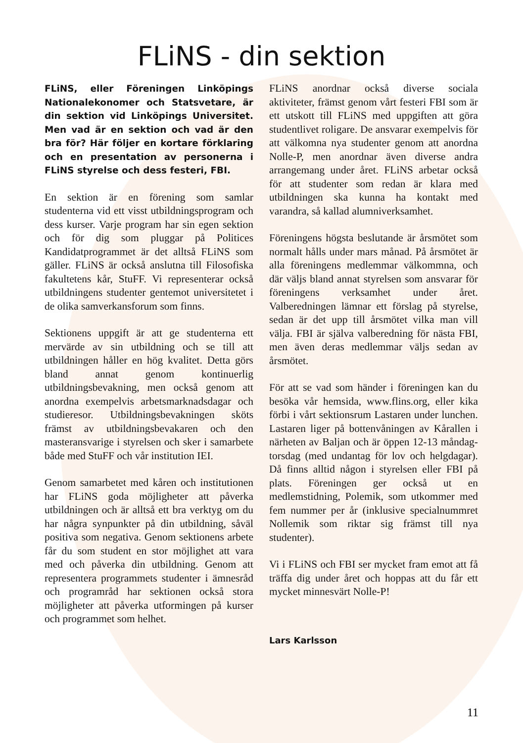FLiNS - din sektion
FLiNS, eller Föreningen Linköpings Nationalekonomer och Statsvetare, är din sektion vid Linköpings Universitet. Men vad är en sektion och vad är den bra för? Här följer en kortare förklaring och en presentation av personerna i FLiNS styrelse och dess festeri, FBI.
En sektion är en förening som samlar studenterna vid ett visst utbildningsprogram och dess kurser. Varje program har sin egen sektion och för dig som pluggar på Politices Kandidatprogrammet är det alltså FLiNS som gäller. FLiNS är också anslutna till Filosofiska fakultetens kår, StuFF. Vi representerar också utbildningens studenter gentemot universitetet i de olika samverkansforum som finns.
Sektionens uppgift är att ge studenterna ett mervärde av sin utbildning och se till att utbildningen håller en hög kvalitet. Detta görs bland annat genom kontinuerlig utbildningsbevakning, men också genom att anordna exempelvis arbetsmarknadsdagar och studieresor. Utbildningsbevakningen sköts främst av utbildningsbevakaren och den masteransvarige i styrelsen och sker i samarbete både med StuFF och vår institution IEI.
Genom samarbetet med kåren och institutionen har FLiNS goda möjligheter att påverka utbildningen och är alltså ett bra verktyg om du har några synpunkter på din utbildning, såväl positiva som negativa. Genom sektionens arbete får du som student en stor möjlighet att vara med och påverka din utbildning. Genom att representera programmets studenter i ämnesråd och programråd har sektionen också stora möjligheter att påverka utformingen på kurser och programmet som helhet.
FLiNS anordnar också diverse sociala aktiviteter, främst genom vårt festeri FBI som är ett utskott till FLiNS med uppgiften att göra studentlivet roligare. De ansvarar exempelvis för att välkomna nya studenter genom att anordna Nolle-P, men anordnar även diverse andra arrangemang under året. FLiNS arbetar också för att studenter som redan är klara med utbildningen ska kunna ha kontakt med varandra, så kallad alumniverksamhet.
Föreningens högsta beslutande är årsmötet som normalt hålls under mars månad. På årsmötet är alla föreningens medlemmar välkommna, och där väljs bland annat styrelsen som ansvarar för föreningens verksamhet under året. Valberedningen lämnar ett förslag på styrelse, sedan är det upp till årsmötet vilka man vill välja. FBI är själva valberedning för nästa FBI, men även deras medlemmar väljs sedan av årsmötet.
För att se vad som händer i föreningen kan du besöka vår hemsida, www.flins.org, eller kika förbi i vårt sektionsrum Lastaren under lunchen. Lastaren liger på bottenvåningen av Kårallen i närheten av Baljan och är öppen 12-13 måndag-torsdag (med undantag för lov och helgdagar). Då finns alltid någon i styrelsen eller FBI på plats. Föreningen ger också ut en medlemstidning, Polemik, som utkommer med fem nummer per år (inklusive specialnummret Nollemik som riktar sig främst till nya studenter).
Vi i FLiNS och FBI ser mycket fram emot att få träffa dig under året och hoppas att du får ett mycket minnesvärt Nolle-P!
Lars Karlsson
11